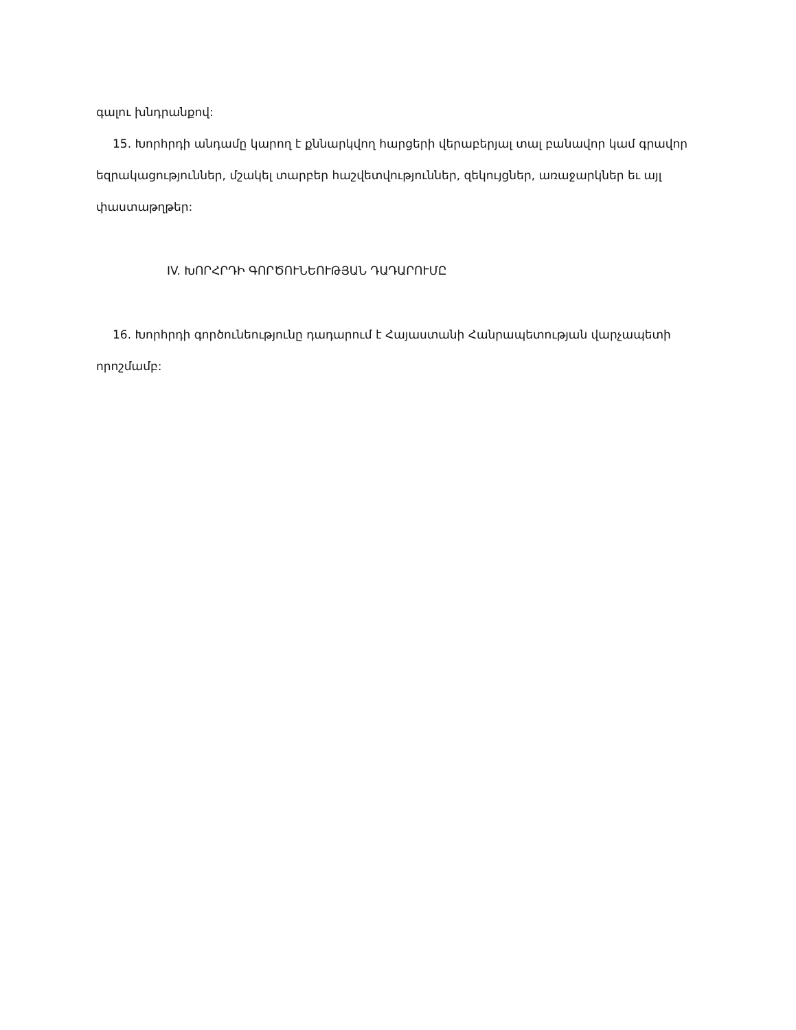գալու խնդրանքով:
15. Խորհրդի անդամը կարող է քննարկվող հարցերի վերաբերյալ տալ բանավոր կամ գրավոր եզրակացություններ, մշակել տարբեր հաշվետվություններ, զեկույցներ, առաջարկներ եւ այլ փաստաթղթեր:
IV. ԽՈՐՀՐԴԻ ԳՈՐԾՈՒՆԵՈՒԹՅԱՆ ԴԱԴԱՐՈՒՄԸ
16. Խորհրդի գործունեությունը դադարում է Հայաստանի Հանրապետության վարչապետի որոշմամբ: